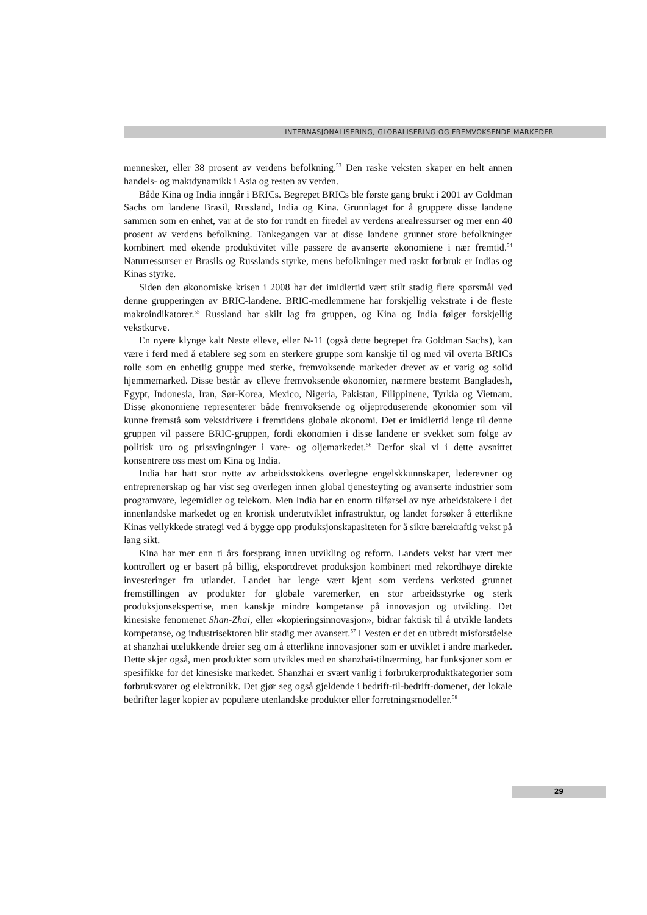INTERNASJONALISERING, GLOBALISERING OG FREMVOKSENDE MARKEDER
mennesker, eller 38 prosent av verdens befolkning.<sup>53</sup> Den raske veksten skaper en helt annen handels- og maktdynamikk i Asia og resten av verden.
Både Kina og India inngår i BRICs. Begrepet BRICs ble første gang brukt i 2001 av Goldman Sachs om landene Brasil, Russland, India og Kina. Grunnlaget for å gruppere disse landene sammen som en enhet, var at de sto for rundt en firedel av verdens arealressurser og mer enn 40 prosent av verdens befolkning. Tankegangen var at disse landene grunnet store befolkninger kombinert med økende produktivitet ville passere de avanserte økonomiene i nær fremtid.<sup>54</sup> Naturressurser er Brasils og Russlands styrke, mens befolkninger med raskt forbruk er Indias og Kinas styrke.
Siden den økonomiske krisen i 2008 har det imidlertid vært stilt stadig flere spørsmål ved denne grupperingen av BRIC-landene. BRIC-medlemmene har forskjellig vekstrate i de fleste makroindikatorer.<sup>55</sup> Russland har skilt lag fra gruppen, og Kina og India følger forskjellig vekstkurve.
En nyere klynge kalt Neste elleve, eller N-11 (også dette begrepet fra Goldman Sachs), kan være i ferd med å etablere seg som en sterkere gruppe som kanskje til og med vil overta BRICs rolle som en enhetlig gruppe med sterke, fremvoksende markeder drevet av et varig og solid hjemmemarked. Disse består av elleve fremvoksende økonomier, nærmere bestemt Bangladesh, Egypt, Indonesia, Iran, Sør-Korea, Mexico, Nigeria, Pakistan, Filippinene, Tyrkia og Vietnam. Disse økonomiene representerer både fremvoksende og oljeproduserende økonomier som vil kunne fremstå som vekstdrivere i fremtidens globale økonomi. Det er imidlertid lenge til denne gruppen vil passere BRIC-gruppen, fordi økonomien i disse landene er svekket som følge av politisk uro og prissvingninger i vare- og oljemarkedet.<sup>56</sup> Derfor skal vi i dette avsnittet konsentrere oss mest om Kina og India.
India har hatt stor nytte av arbeidsstokkens overlegne engelskkunnskaper, lederevner og entreprenørskap og har vist seg overlegen innen global tjenesteyting og avanserte industrier som programvare, legemidler og telekom. Men India har en enorm tilførsel av nye arbeidstakere i det innenlandske markedet og en kronisk underutviklet infrastruktur, og landet forsøker å etterlikne Kinas vellykkede strategi ved å bygge opp produksjonskapasiteten for å sikre bærekraftig vekst på lang sikt.
Kina har mer enn ti års forsprang innen utvikling og reform. Landets vekst har vært mer kontrollert og er basert på billig, eksportdrevet produksjon kombinert med rekordhøye direkte investeringer fra utlandet. Landet har lenge vært kjent som verdens verksted grunnet fremstillingen av produkter for globale varemerker, en stor arbeidsstyrke og sterk produksjonsekspertise, men kanskje mindre kompetanse på innovasjon og utvikling. Det kinesiske fenomenet Shan-Zhai, eller «kopieringsinnovasjon», bidrar faktisk til å utvikle landets kompetanse, og industrisektoren blir stadig mer avansert.<sup>57</sup> I Vesten er det en utbredt misforståelse at shanzhai utelukkende dreier seg om å etterlikne innovasjoner som er utviklet i andre markeder. Dette skjer også, men produkter som utvikles med en shanzhai-tilnærming, har funksjoner som er spesifikke for det kinesiske markedet. Shanzhai er svært vanlig i forbrukerproduktkategorier som forbruksvarer og elektronikk. Det gjør seg også gjeldende i bedrift-til-bedrift-domenet, der lokale bedrifter lager kopier av populære utenlandske produkter eller forretningsmodeller.<sup>58</sup>
29